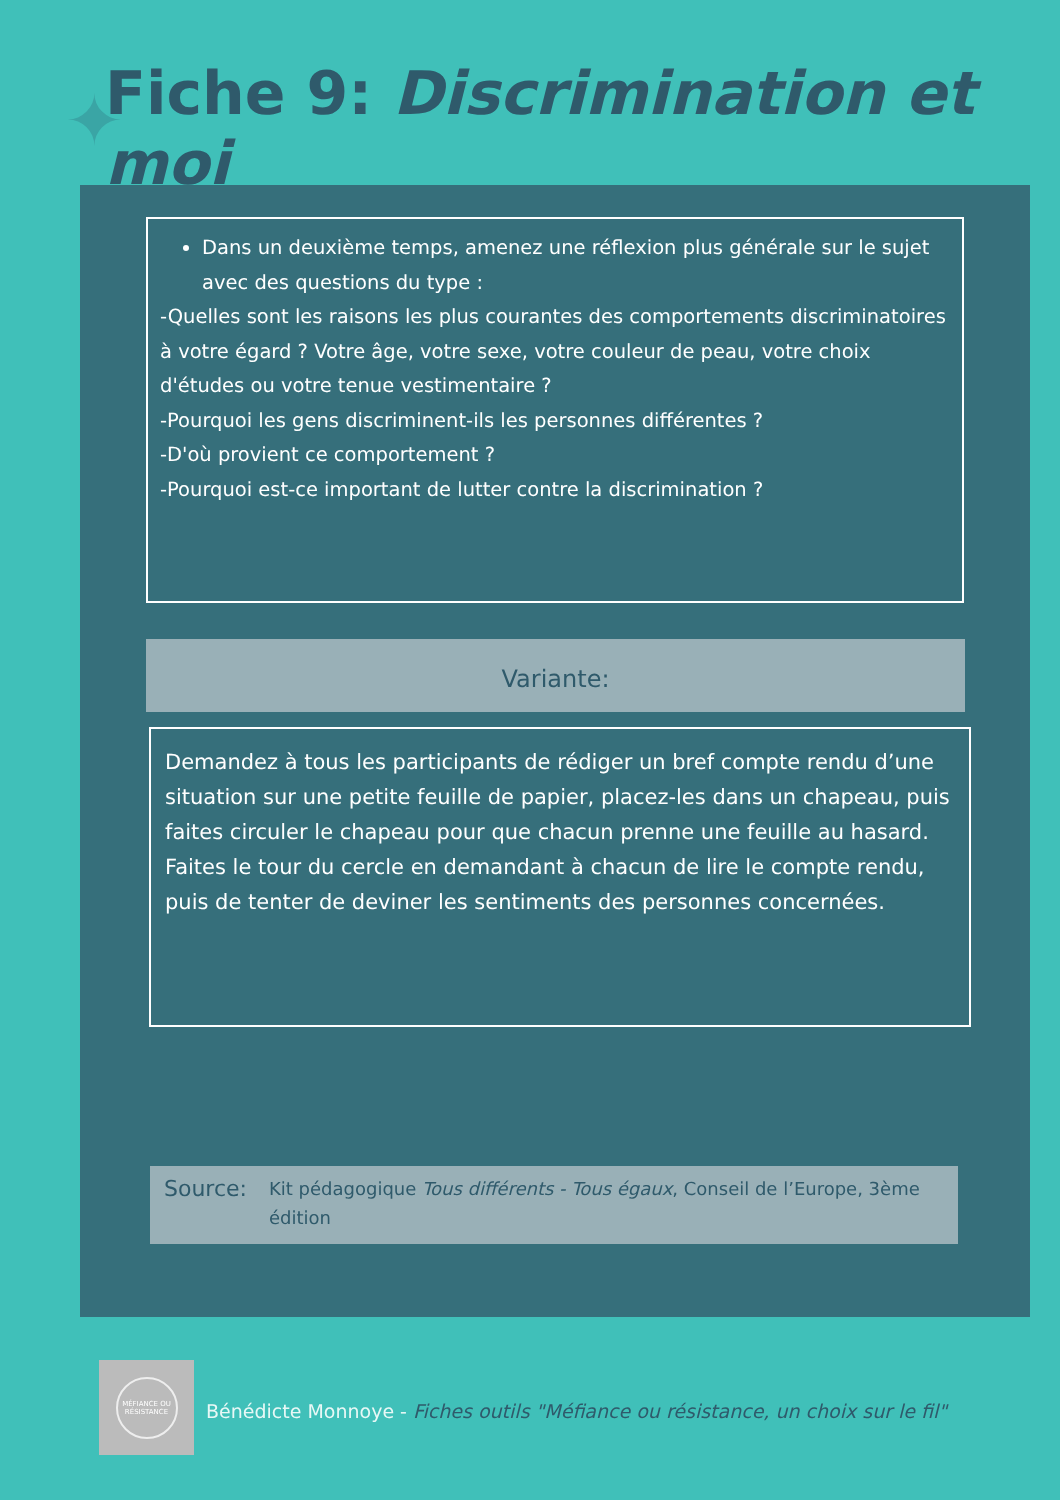✦ Fiche 9: Discrimination et moi
Dans un deuxième temps, amenez une réflexion plus générale sur le sujet avec des questions du type :
-Quelles sont les raisons les plus courantes des comportements discriminatoires à votre égard ? Votre âge, votre sexe, votre couleur de peau, votre choix d'études ou votre tenue vestimentaire ?
-Pourquoi les gens discriminent-ils les personnes différentes ?
-D'où provient ce comportement ?
-Pourquoi est-ce important de lutter contre la discrimination ?
Variante:
Demandez à tous les participants de rédiger un bref compte rendu d’une situation sur une petite feuille de papier, placez-les dans un chapeau, puis faites circuler le chapeau pour que chacun prenne une feuille au hasard. Faites le tour du cercle en demandant à chacun de lire le compte rendu, puis de tenter de deviner les sentiments des personnes concernées.
Source: Kit pédagogique Tous différents - Tous égaux, Conseil de l’Europe, 3ème édition
MÉFIANCE OU RÉSISTANCE
Bénédicte Monnoye - Fiches outils "Méfiance ou résistance, un choix sur le fil"